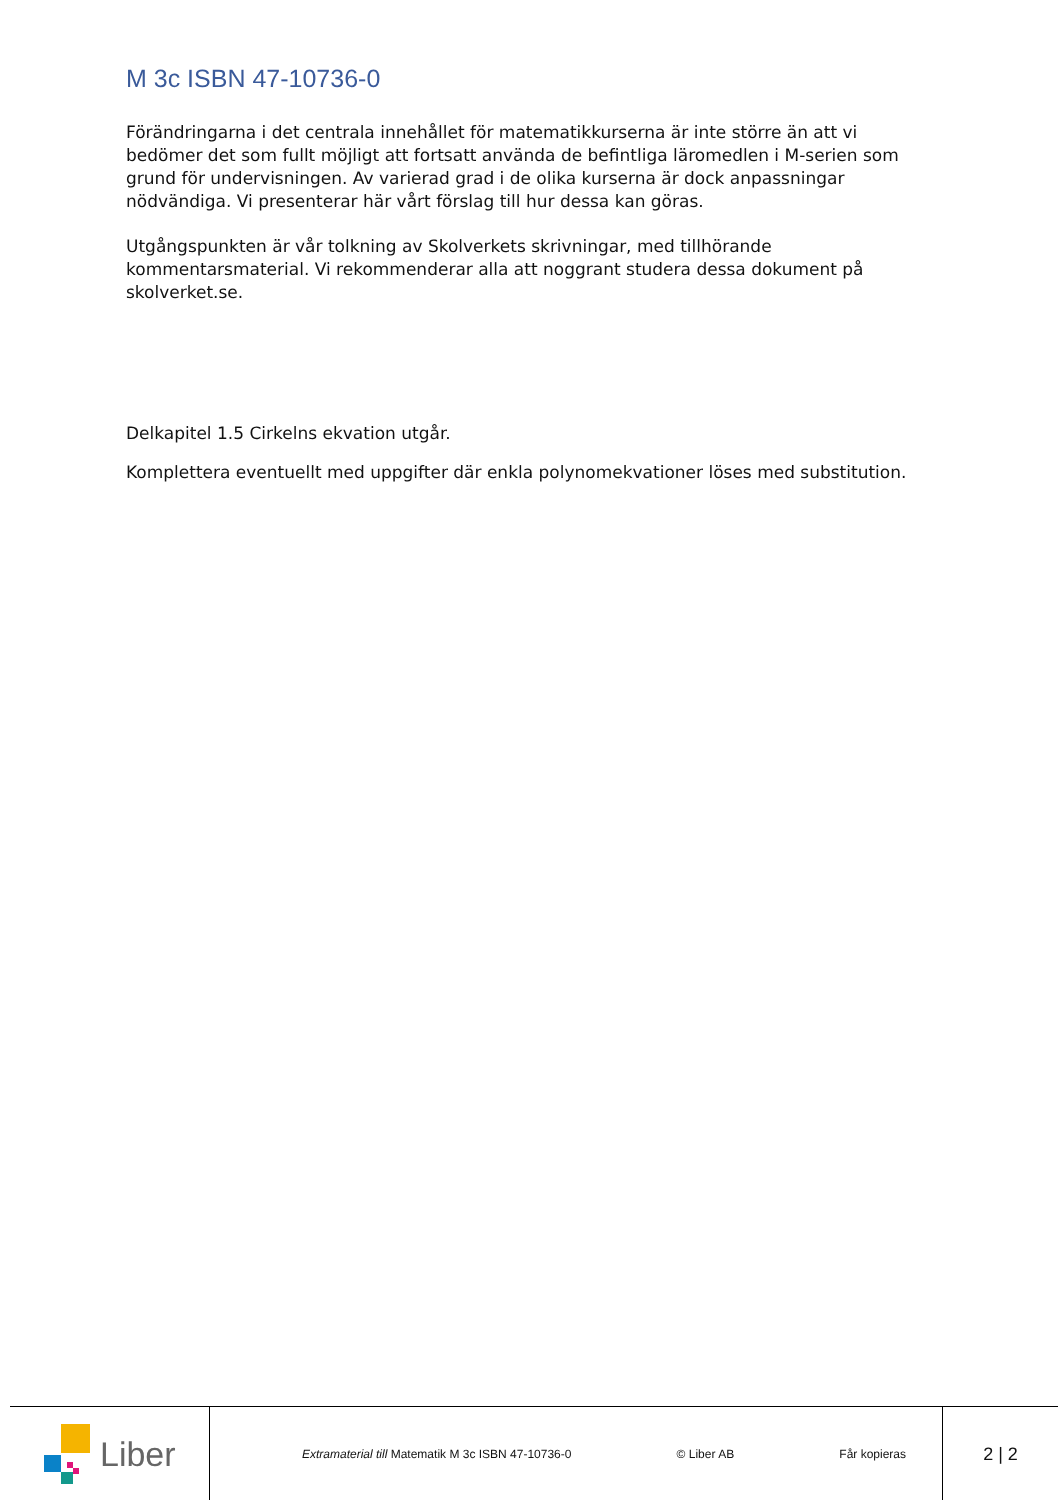M 3c ISBN 47-10736-0
Förändringarna i det centrala innehållet för matematikkurserna är inte större än att vi bedömer det som fullt möjligt att fortsatt använda de befintliga läromedlen i M-serien som grund för undervisningen. Av varierad grad i de olika kurserna är dock anpassningar nödvändiga. Vi presenterar här vårt förslag till hur dessa kan göras.
Utgångspunkten är vår tolkning av Skolverkets skrivningar, med tillhörande kommentarsmaterial. Vi rekommenderar alla att noggrant studera dessa dokument på skolverket.se.
Delkapitel 1.5 Cirkelns ekvation utgår.
Komplettera eventuellt med uppgifter där enkla polynomekvationer löses med substitution.
Liber
Extramaterial till Matematik M 3c ISBN 47-10736-0 © Liber AB Får kopieras
2 | 2